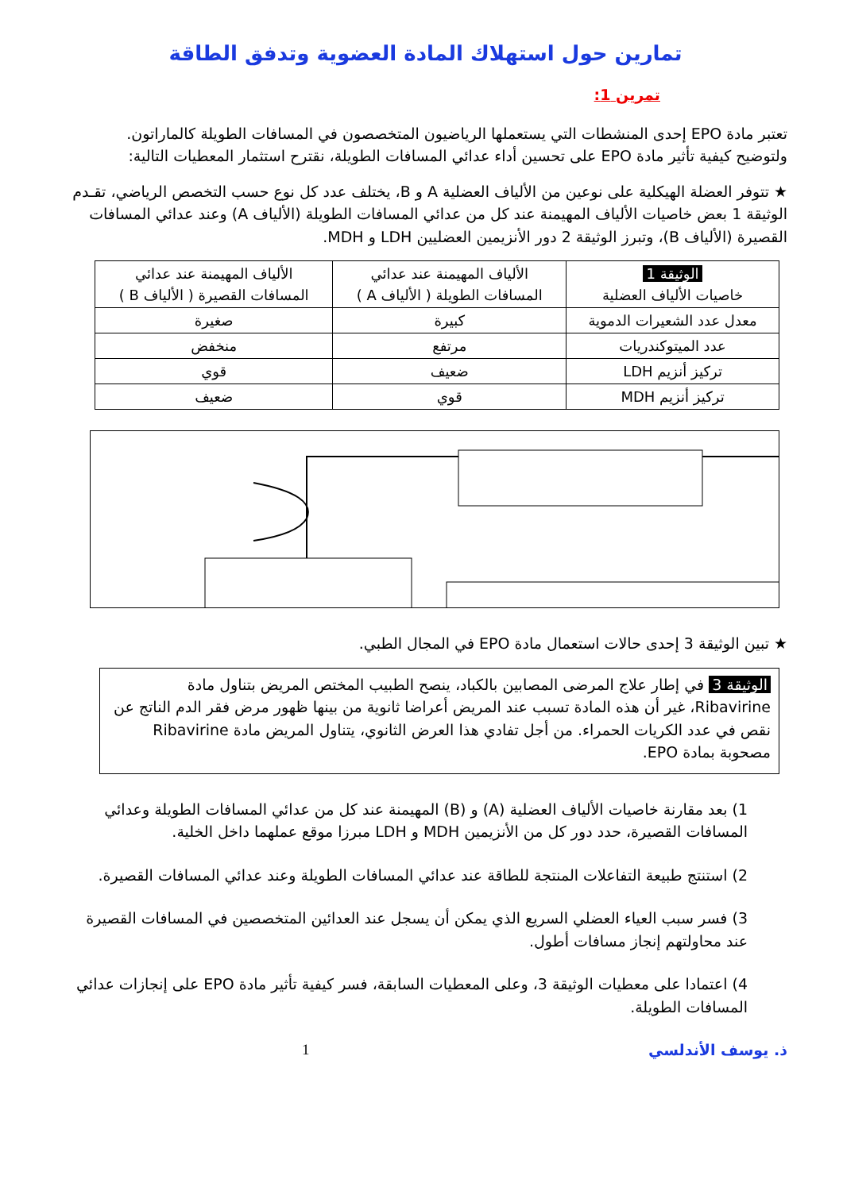تمارين حول استهلاك المادة العضوية وتدفق الطاقة
تمرين 1:
تعتبر مادة EPO إحدى المنشطات التي يستعملها الرياضيون المتخصصون في المسافات الطويلة كالماراتون.
ولتوضيح كيفية تأثير مادة EPO على تحسين أداء عدائي المسافات الطويلة، نقترح استثمار المعطيات التالية:
★ تتوفر العضلة الهيكلية على نوعين من الألياف العضلية A و B، يختلف عدد كل نوع حسب التخصص الرياضي، تقـدم الوثيقة 1 بعض خاصيات الألياف المهيمنة عند كل من عدائي المسافات الطويلة (الألياف A) وعند عدائي المسافات القصيرة (الألياف B)، وتبرز الوثيقة 2 دور الأنزيمين العضليين LDH و MDH.
| الوثيقة 1 خاصيات الألياف العضلية | الألياف المهيمنة عند عدائي المسافات الطويلة ( الألياف A ) | الألياف المهيمنة عند عدائي المسافات القصيرة ( الألياف B ) |
| معدل عدد الشعيرات الدموية | كبيرة | صغيرة |
| عدد الميتوكندريات | مرتفع | منخفض |
| تركيز أنزيم LDH | ضعيف | قوي |
| تركيز أنزيم MDH | قوي | ضعيف |
★ تبين الوثيقة 3 إحدى حالات استعمال مادة EPO في المجال الطبي.
الوثيقة 3 في إطار علاج المرضى المصابين بالكباد، ينصح الطبيب المختص المريض بتناول مادة Ribavirine، غير أن هذه المادة تسبب عند المريض أعراضا ثانوية من بينها ظهور مرض فقر الدم الناتج عن نقص في عدد الكريات الحمراء. من أجل تفادي هذا العرض الثانوي، يتناول المريض مادة Ribavirine مصحوبة بمادة EPO.
1) بعد مقارنة خاصيات الألياف العضلية (A) و (B) المهيمنة عند كل من عدائي المسافات الطويلة وعدائي المسافات القصيرة، حدد دور كل من الأنزيمين MDH و LDH مبرزا موقع عملهما داخل الخلية.
2) استنتج طبيعة التفاعلات المنتجة للطاقة عند عدائي المسافات الطويلة وعند عدائي المسافات القصيرة.
3) فسر سبب العياء العضلي السريع الذي يمكن أن يسجل عند العدائين المتخصصين في المسافات القصيرة عند محاولتهم إنجاز مسافات أطول.
4) اعتمادا على معطيات الوثيقة 3، وعلى المعطيات السابقة، فسر كيفية تأثير مادة EPO على إنجازات عدائي المسافات الطويلة.
ذ. يوسف الأندلسي 1